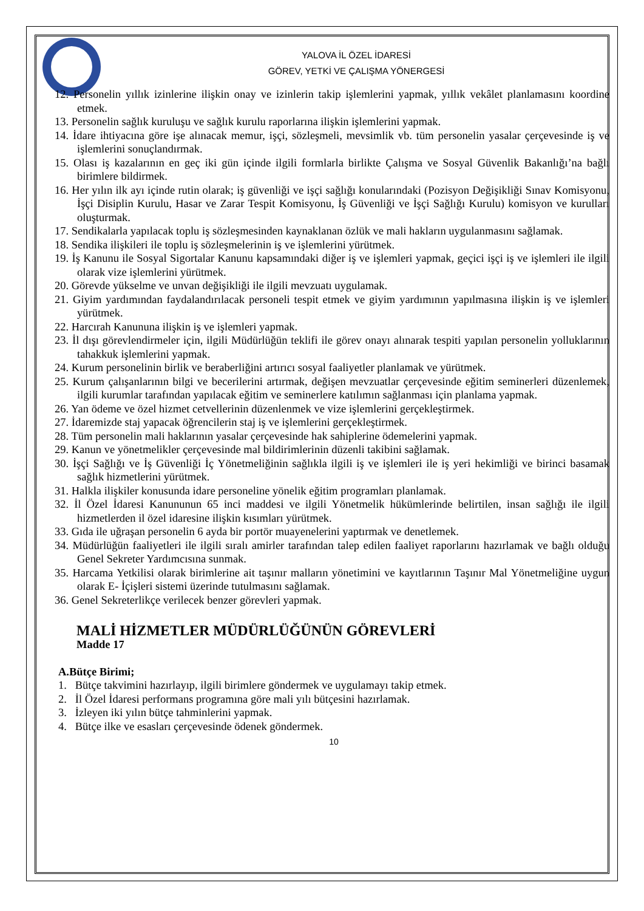YALOVA İL ÖZEL İDARESİ
GÖREV, YETKİ VE ÇALIŞMA YÖNERGESİ
12. Personelin yıllık izinlerine ilişkin onay ve izinlerin takip işlemlerini yapmak, yıllık vekâlet planlamasını koordine etmek.
13. Personelin sağlık kuruluşu ve sağlık kurulu raporlarına ilişkin işlemlerini yapmak.
14. İdare ihtiyacına göre işe alınacak memur, işçi, sözleşmeli, mevsimlik vb. tüm personelin yasalar çerçevesinde iş ve işlemlerini sonuçlandırmak.
15. Olası iş kazalarının en geç iki gün içinde ilgili formlarla birlikte Çalışma ve Sosyal Güvenlik Bakanlığı’na bağlı birimlere bildirmek.
16. Her yılın ilk ayı içinde rutin olarak; iş güvenliği ve işçi sağlığı konularındaki (Pozisyon Değişikliği Sınav Komisyonu, İşçi Disiplin Kurulu, Hasar ve Zarar Tespit Komisyonu, İş Güvenliği ve İşçi Sağlığı Kurulu) komisyon ve kurulları oluşturmak.
17. Sendikalarla yapılacak toplu iş sözleşmesinden kaynaklanan özlük ve mali hakların uygulanmasını sağlamak.
18. Sendika ilişkileri ile toplu iş sözleşmelerinin iş ve işlemlerini yürütmek.
19. İş Kanunu ile Sosyal Sigortalar Kanunu kapsamındaki diğer iş ve işlemleri yapmak, geçici işçi iş ve işlemleri ile ilgili olarak vize işlemlerini yürütmek.
20. Görevde yükselme ve unvan değişikliği ile ilgili mevzuatı uygulamak.
21. Giyim yardımından faydalandırılacak personeli tespit etmek ve giyim yardımının yapılmasına ilişkin iş ve işlemleri yürütmek.
22. Harcırah Kanununa ilişkin iş ve işlemleri yapmak.
23. İl dışı görevlendirmeler için, ilgili Müdürlüğün teklifi ile görev onayı alınarak tespiti yapılan personelin yolluklarının tahakkuk işlemlerini yapmak.
24. Kurum personelinin birlik ve beraberliğini artırıcı sosyal faaliyetler planlamak ve yürütmek.
25. Kurum çalışanlarının bilgi ve becerilerini artırmak, değişen mevzuatlar çerçevesinde eğitim seminerleri düzenlemek, ilgili kurumlar tarafından yapılacak eğitim ve seminerlere katılımın sağlanması için planlama yapmak.
26. Yan ödeme ve özel hizmet cetvellerinin düzenlenmek ve vize işlemlerini gerçekleştirmek.
27. İdaremizde staj yapacak öğrencilerin staj iş ve işlemlerini gerçekleştirmek.
28. Tüm personelin mali haklarının yasalar çerçevesinde hak sahiplerine ödemelerini yapmak.
29. Kanun ve yönetmelikler çerçevesinde mal bildirimlerinin düzenli takibini sağlamak.
30. İşçi Sağlığı ve İş Güvenliği İç Yönetmeliğinin sağlıkla ilgili iş ve işlemleri ile iş yeri hekimliği ve birinci basamak sağlık hizmetlerini yürütmek.
31. Halkla ilişkiler konusunda idare personeline yönelik eğitim programları planlamak.
32. İl Özel İdaresi Kanununun 65 inci maddesi ve ilgili Yönetmelik hükümlerinde belirtilen, insan sağlığı ile ilgili hizmetlerden il özel idaresine ilişkin kısımları yürütmek.
33. Gıda ile uğraşan personelin 6 ayda bir portör muayenelerini yaptırmak ve denetlemek.
34. Müdürlüğün faaliyetleri ile ilgili sıralı amirler tarafından talep edilen faaliyet raporlarını hazırlamak ve bağlı olduğu Genel Sekreter Yardımcısına sunmak.
35. Harcama Yetkilisi olarak birimlerine ait taşınır malların yönetimini ve kayıtlarının Taşınır Mal Yönetmeliğine uygun olarak E- İçişleri sistemi üzerinde tutulmasını sağlamak.
36. Genel Sekreterlikçe verilecek benzer görevleri yapmak.
MALİ HİZMETLER MÜDÜRLÜĞÜNÜN GÖREVLERİ
Madde 17
A.Bütçe Birimi;
1. Bütçe takvimini hazırlayıp, ilgili birimlere göndermek ve uygulamayı takip etmek.
2. İl Özel İdaresi performans programına göre mali yılı bütçesini hazırlamak.
3. İzleyen iki yılın bütçe tahminlerini yapmak.
4. Bütçe ilke ve esasları çerçevesinde ödenek göndermek.
10